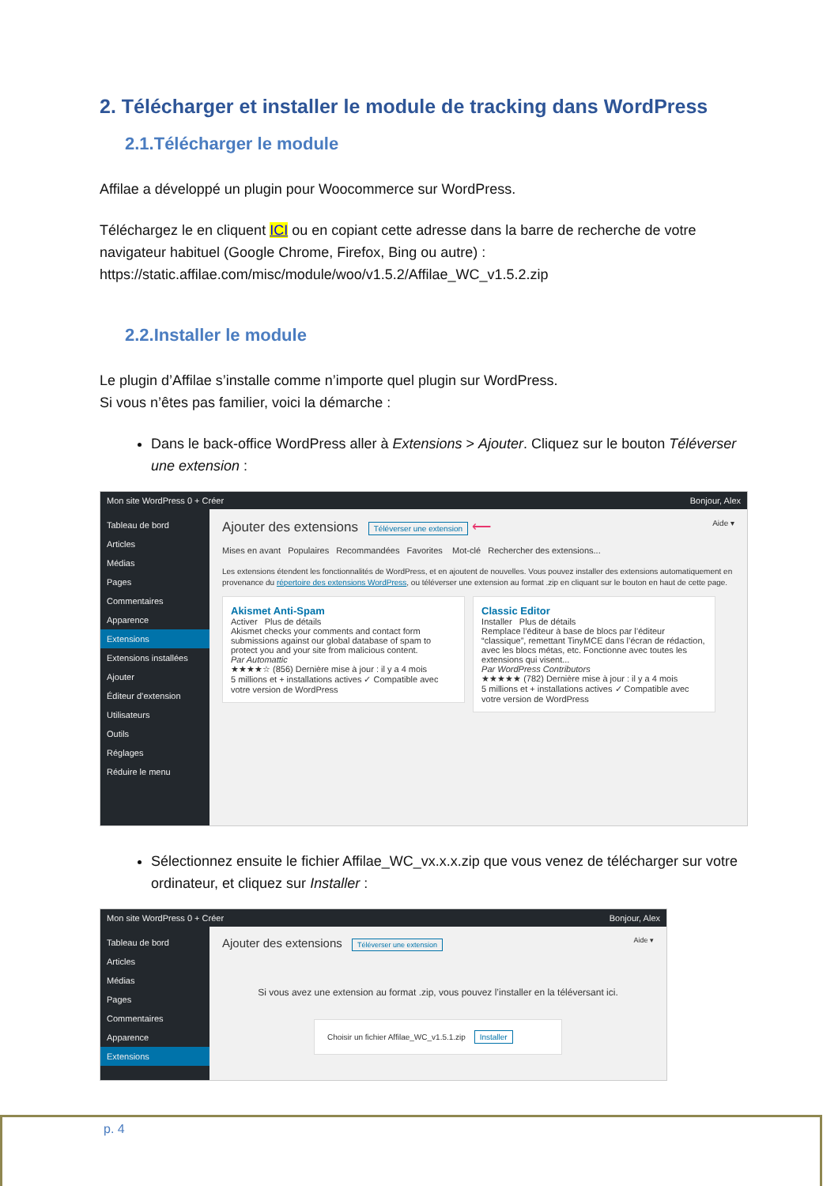2. Télécharger et installer le module de tracking dans WordPress
2.1.Télécharger le module
Affilae a développé un plugin pour Woocommerce sur WordPress.
Téléchargez le en cliquent ICI ou en copiant cette adresse dans la barre de recherche de votre navigateur habituel (Google Chrome, Firefox, Bing ou autre) :
https://static.affilae.com/misc/module/woo/v1.5.2/Affilae_WC_v1.5.2.zip
2.2.Installer le module
Le plugin d’Affilae s’installe comme n’importe quel plugin sur WordPress.
Si vous n’êtes pas familier, voici la démarche :
Dans le back-office WordPress aller à Extensions > Ajouter. Cliquez sur le bouton Téléverser une extension :
Mon site WordPress 0 + Créer Bonjour, Alex
Tableau de bord
Articles
Médias
Pages
Commentaires
Apparence
Extensions
Extensions installées
Ajouter
Éditeur d’extension
Utilisateurs
Outils
Réglages
Réduire le menu
Ajouter des extensions Téléverser une extension ⟵ Aide ▾
Mises en avant Populaires Recommandées Favorites Mot-clé Rechercher des extensions...
Les extensions étendent les fonctionnalités de WordPress, et en ajoutent de nouvelles. Vous pouvez installer des extensions automatiquement en provenance du répertoire des extensions WordPress, ou téléverser une extension au format .zip en cliquant sur le bouton en haut de cette page.
Akismet Anti-Spam
Activer Plus de détails
Akismet checks your comments and contact form submissions against our global database of spam to protect you and your site from malicious content.
Par Automattic
★★★★☆ (856) Dernière mise à jour : il y a 4 mois
5 millions et + installations actives ✓ Compatible avec votre version de WordPress
Classic Editor
Installer Plus de détails
Remplace l’éditeur à base de blocs par l’éditeur “classique”, remettant TinyMCE dans l’écran de rédaction, avec les blocs métas, etc. Fonctionne avec toutes les extensions qui visent...
Par WordPress Contributors
★★★★★ (782) Dernière mise à jour : il y a 4 mois
5 millions et + installations actives ✓ Compatible avec votre version de WordPress
Sélectionnez ensuite le fichier Affilae_WC_vx.x.x.zip que vous venez de télécharger sur votre ordinateur, et cliquez sur Installer :
Mon site WordPress 0 + Créer Bonjour, Alex
Tableau de bord
Articles
Médias
Pages
Commentaires
Apparence
Extensions
Ajouter des extensions Téléverser une extension Aide ▾
Si vous avez une extension au format .zip, vous pouvez l’installer en la téléversant ici.
Choisir un fichier Affilae_WC_v1.5.1.zip Installer
p. 4